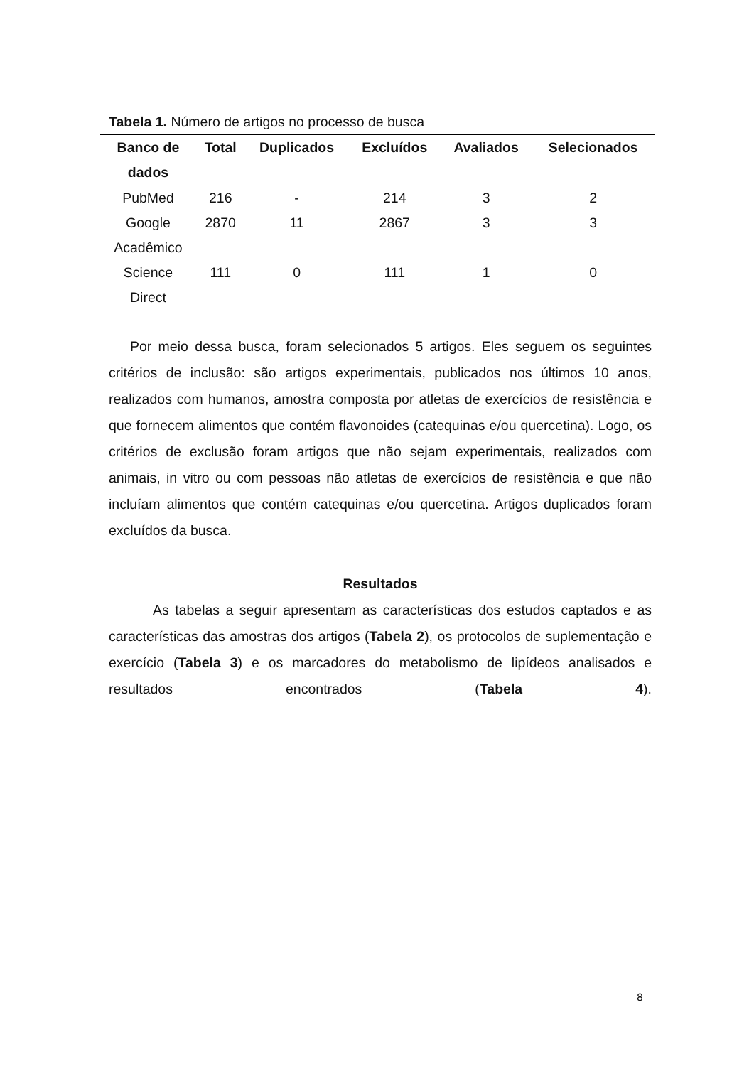Tabela 1. Número de artigos no processo de busca
| Banco de dados | Total | Duplicados | Excluídos | Avaliados | Selecionados |
| --- | --- | --- | --- | --- | --- |
| PubMed | 216 | - | 214 | 3 | 2 |
| Google Acadêmico | 2870 | 11 | 2867 | 3 | 3 |
| Science Direct | 111 | 0 | 111 | 1 | 0 |
Por meio dessa busca, foram selecionados 5 artigos. Eles seguem os seguintes critérios de inclusão: são artigos experimentais, publicados nos últimos 10 anos, realizados com humanos, amostra composta por atletas de exercícios de resistência e que fornecem alimentos que contém flavonoides (catequinas e/ou quercetina). Logo, os critérios de exclusão foram artigos que não sejam experimentais, realizados com animais, in vitro ou com pessoas não atletas de exercícios de resistência e que não incluíam alimentos que contém catequinas e/ou quercetina. Artigos duplicados foram excluídos da busca.
Resultados
As tabelas a seguir apresentam as características dos estudos captados e as características das amostras dos artigos (Tabela 2), os protocolos de suplementação e exercício (Tabela 3) e os marcadores do metabolismo de lipídeos analisados e resultados encontrados (Tabela 4).
8